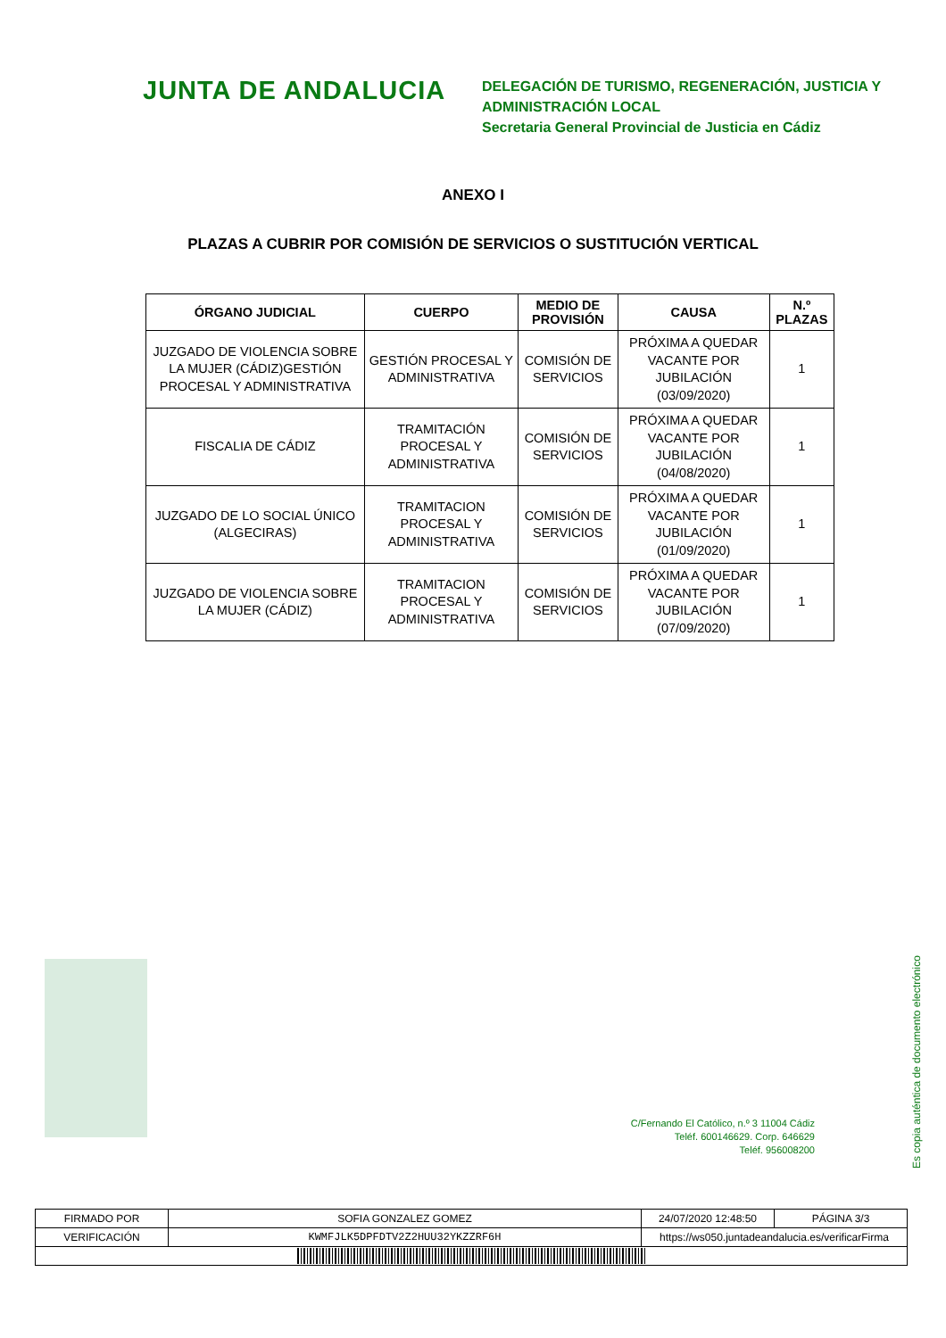JUNTA DE ANDALUCIA
DELEGACIÓN DE TURISMO, REGENERACIÓN, JUSTICIA Y
ADMINISTRACIÓN LOCAL
Secretaria General Provincial de Justicia en Cádiz
ANEXO I
PLAZAS A CUBRIR POR COMISIÓN DE SERVICIOS O SUSTITUCIÓN VERTICAL
| ÓRGANO JUDICIAL | CUERPO | MEDIO DE PROVISIÓN | CAUSA | N.º PLAZAS |
| --- | --- | --- | --- | --- |
| JUZGADO DE VIOLENCIA SOBRE LA MUJER (CÁDIZ)GESTIÓN PROCESAL Y ADMINISTRATIVA | GESTIÓN PROCESAL Y ADMINISTRATIVA | COMISIÓN DE SERVICIOS | PRÓXIMA A QUEDAR VACANTE POR JUBILACIÓN (03/09/2020) | 1 |
| FISCALIA DE CÁDIZ | TRAMITACIÓN PROCESAL Y ADMINISTRATIVA | COMISIÓN DE SERVICIOS | PRÓXIMA A QUEDAR VACANTE POR JUBILACIÓN (04/08/2020) | 1 |
| JUZGADO DE LO SOCIAL ÚNICO (ALGECIRAS) | TRAMITACION PROCESAL Y ADMINISTRATIVA | COMISIÓN DE SERVICIOS | PRÓXIMA A QUEDAR VACANTE POR JUBILACIÓN (01/09/2020) | 1 |
| JUZGADO DE VIOLENCIA SOBRE LA MUJER (CÁDIZ) | TRAMITACION PROCESAL Y ADMINISTRATIVA | COMISIÓN DE SERVICIOS | PRÓXIMA A QUEDAR VACANTE POR JUBILACIÓN (07/09/2020) | 1 |
C/Fernando El Católico, n.º 3 11004 Cádiz
Teléf. 600146629. Corp. 646629
Teléf. 956008200
Es copia auténtica de documento electrónico
| FIRMADO POR | SOFIA GONZALEZ GOMEZ | | 24/07/2020 12:48:50 | PÁGINA 3/3 |
| VERIFICACIÓN | KWMFJLK5DPFDTV2Z2HUU32YKZZRF6H | https://ws050.juntadeandalucia.es/verificarFirma | | |